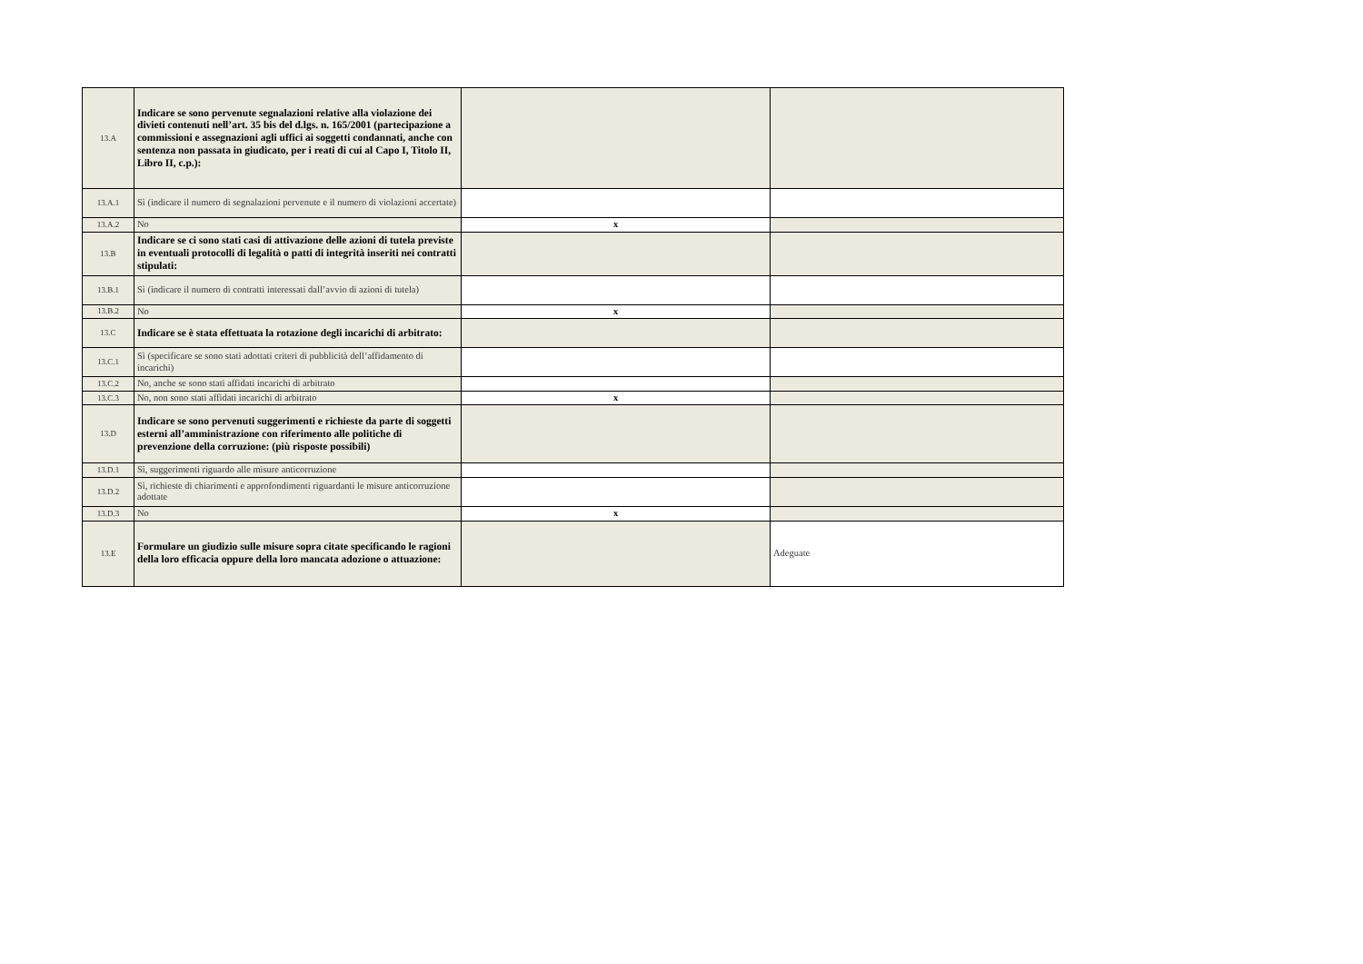| 13.A | Indicare se sono pervenute segnalazioni relative alla violazione dei divieti contenuti nell’art. 35 bis del d.lgs. n. 165/2001 (partecipazione a commissioni e assegnazioni agli uffici ai soggetti condannati, anche con sentenza non passata in giudicato, per i reati di cui al Capo I, Titolo II, Libro II, c.p.): | | |
| 13.A.1 | Sì (indicare il numero di segnalazioni pervenute e il numero di violazioni accertate) | | |
| 13.A.2 | No | x | |
| 13.B | Indicare se ci sono stati casi di attivazione delle azioni di tutela previste in eventuali protocolli di legalità o patti di integrità inseriti nei contratti stipulati: | | |
| 13.B.1 | Sì (indicare il numero di contratti interessati dall’avvio di azioni di tutela) | | |
| 13.B.2 | No | x | |
| 13.C | Indicare se è stata effettuata la rotazione degli incarichi di arbitrato: | | |
| 13.C.1 | Sì (specificare se sono stati adottati criteri di pubblicità dell’affidamento di incarichi) | | |
| 13.C.2 | No, anche se sono stati affidati incarichi di arbitrato | | |
| 13.C.3 | No, non sono stati affidati incarichi di arbitrato | x | |
| 13.D | Indicare se sono pervenuti suggerimenti e richieste da parte di soggetti esterni all’amministrazione con riferimento alle politiche di prevenzione della corruzione: (più risposte possibili) | | |
| 13.D.1 | Sì, suggerimenti riguardo alle misure anticorruzione | | |
| 13.D.2 | Sì, richieste di chiarimenti e approfondimenti riguardanti le misure anticorruzione adottate | | |
| 13.D.3 | No | x | |
| 13.E | Formulare un giudizio sulle misure sopra citate specificando le ragioni della loro efficacia oppure della loro mancata adozione o attuazione: | | Adeguate |